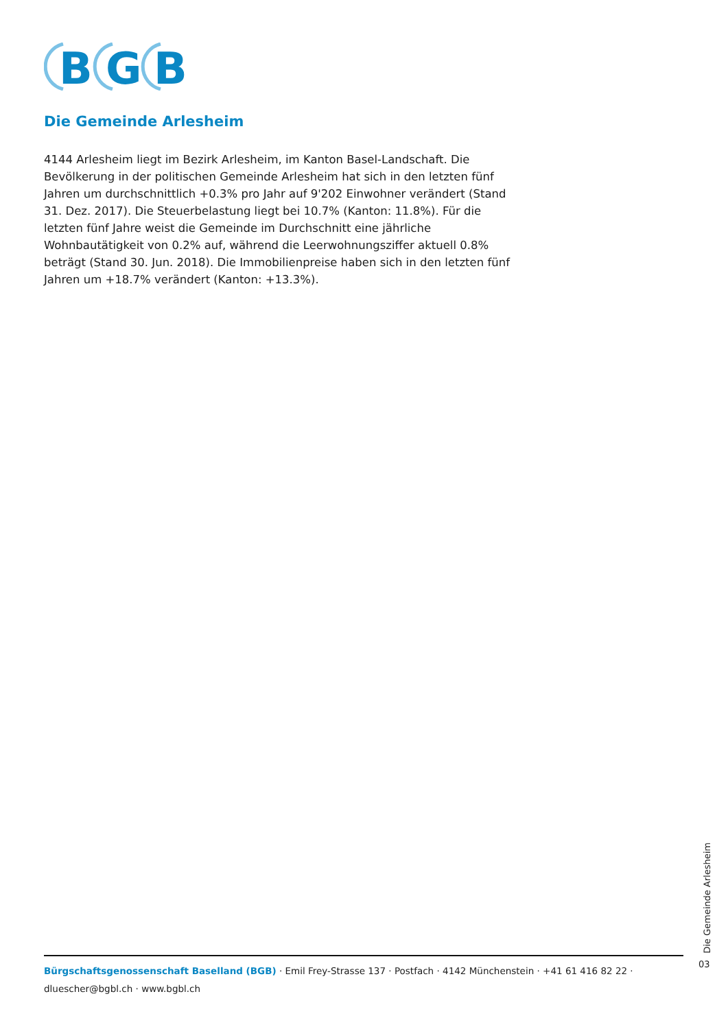B
G
B
Die Gemeinde Arlesheim
4144 Arlesheim liegt im Bezirk Arlesheim, im Kanton Basel-Landschaft. Die Bevölkerung in der politischen Gemeinde Arlesheim hat sich in den letzten fünf Jahren um durchschnittlich +0.3% pro Jahr auf 9'202 Einwohner verändert (Stand 31. Dez. 2017). Die Steuerbelastung liegt bei 10.7% (Kanton: 11.8%). Für die letzten fünf Jahre weist die Gemeinde im Durchschnitt eine jährliche Wohnbautätigkeit von 0.2% auf, während die Leerwohnungsziffer aktuell 0.8% beträgt (Stand 30. Jun. 2018). Die Immobilienpreise haben sich in den letzten fünf Jahren um +18.7% verändert (Kanton: +13.3%).
Die Gemeinde Arlesheim
03
Bürgschaftsgenossenschaft Baselland (BGB) · Emil Frey-Strasse 137 · Postfach · 4142 Münchenstein · +41 61 416 82 22 · dluescher@bgbl.ch · www.bgbl.ch